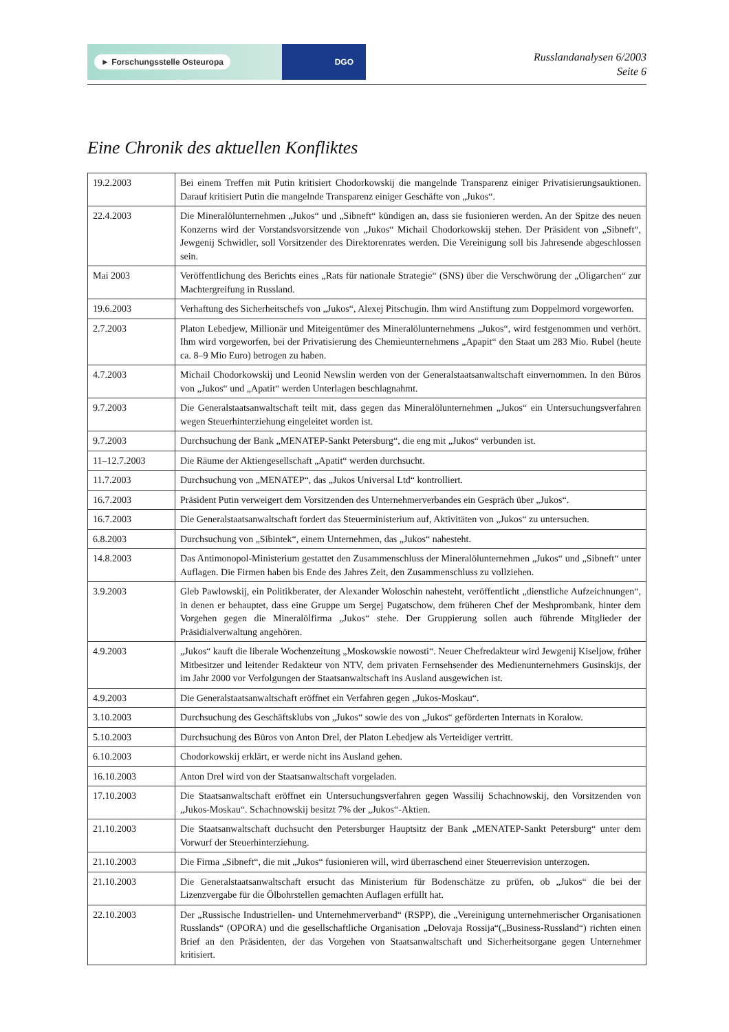► Forschungsstelle Osteuropa DGO
Russlandanalysen 6/2003
Seite 6
Eine Chronik des aktuellen Konfliktes
| 19.2.2003 | Bei einem Treffen mit Putin kritisiert Chodorkowskij die mangelnde Transparenz einiger Privatisierungsauktionen. Darauf kritisiert Putin die mangelnde Transparenz einiger Geschäfte von „Jukos“. |
| 22.4.2003 | Die Mineralölunternehmen „Jukos“ und „Sibneft“ kündigen an, dass sie fusionieren werden. An der Spitze des neuen Konzerns wird der Vorstandsvorsitzende von „Jukos“ Michail Chodorkowskij stehen. Der Präsident von „Sibneft“, Jewgenij Schwidler, soll Vorsitzender des Direktorenrates werden. Die Vereinigung soll bis Jahresende abgeschlossen sein. |
| Mai 2003 | Veröffentlichung des Berichts eines „Rats für nationale Strategie“ (SNS) über die Verschwörung der „Oligarchen“ zur Machtergreifung in Russland. |
| 19.6.2003 | Verhaftung des Sicherheitschefs von „Jukos“, Alexej Pitschugin. Ihm wird Anstiftung zum Doppelmord vorgeworfen. |
| 2.7.2003 | Platon Lebedjew, Millionär und Miteigentümer des Mineralölunternehmens „Jukos“, wird festgenommen und verhört. Ihm wird vorgeworfen, bei der Privatisierung des Chemieunternehmens „Apapit“ den Staat um 283 Mio. Rubel (heute ca. 8–9 Mio Euro) betrogen zu haben. |
| 4.7.2003 | Michail Chodorkowskij und Leonid Newslin werden von der Generalstaatsanwaltschaft einvernommen. In den Büros von „Jukos“ und „Apatit“ werden Unterlagen beschlagnahmt. |
| 9.7.2003 | Die Generalstaatsanwaltschaft teilt mit, dass gegen das Mineralölunternehmen „Jukos“ ein Untersuchungsverfahren wegen Steuerhinterziehung eingeleitet worden ist. |
| 9.7.2003 | Durchsuchung der Bank „MENATEP-Sankt Petersburg“, die eng mit „Jukos“ verbunden ist. |
| 11–12.7.2003 | Die Räume der Aktiengesellschaft „Apatit“ werden durchsucht. |
| 11.7.2003 | Durchsuchung von „MENATEP“, das „Jukos Universal Ltd“ kontrolliert. |
| 16.7.2003 | Präsident Putin verweigert dem Vorsitzenden des Unternehmerverbandes ein Gespräch über „Jukos“. |
| 16.7.2003 | Die Generalstaatsanwaltschaft fordert das Steuerministerium auf, Aktivitäten von „Jukos“ zu untersuchen. |
| 6.8.2003 | Durchsuchung von „Sibintek“, einem Unternehmen, das „Jukos“ nahesteht. |
| 14.8.2003 | Das Antimonopol-Ministerium gestattet den Zusammenschluss der Mineralölunternehmen „Jukos“ und „Sibneft“ unter Auflagen. Die Firmen haben bis Ende des Jahres Zeit, den Zusammenschluss zu vollziehen. |
| 3.9.2003 | Gleb Pawlowskij, ein Politikberater, der Alexander Woloschin nahesteht, veröffentlicht „dienstliche Aufzeichnungen“, in denen er behauptet, dass eine Gruppe um Sergej Pugatschow, dem früheren Chef der Meshprombank, hinter dem Vorgehen gegen die Mineralölfirma „Jukos“ stehe. Der Gruppierung sollen auch führende Mitglieder der Präsidialverwaltung angehören. |
| 4.9.2003 | „Jukos“ kauft die liberale Wochenzeitung „Moskowskie nowosti“. Neuer Chefredakteur wird Jewgenij Kiseljow, früher Mitbesitzer und leitender Redakteur von NTV, dem privaten Fernsehsender des Medienunternehmers Gusinskijs, der im Jahr 2000 vor Verfolgungen der Staatsanwaltschaft ins Ausland ausgewichen ist. |
| 4.9.2003 | Die Generalstaatsanwaltschaft eröffnet ein Verfahren gegen „Jukos-Moskau“. |
| 3.10.2003 | Durchsuchung des Geschäftsklubs von „Jukos“ sowie des von „Jukos“ geförderten Internats in Koralow. |
| 5.10.2003 | Durchsuchung des Büros von Anton Drel, der Platon Lebedjew als Verteidiger vertritt. |
| 6.10.2003 | Chodorkowskij erklärt, er werde nicht ins Ausland gehen. |
| 16.10.2003 | Anton Drel wird von der Staatsanwaltschaft vorgeladen. |
| 17.10.2003 | Die Staatsanwaltschaft eröffnet ein Untersuchungsverfahren gegen Wassilij Schachnowskij, den Vorsitzenden von „Jukos-Moskau“. Schachnowskij besitzt 7% der „Jukos“-Aktien. |
| 21.10.2003 | Die Staatsanwaltschaft duchsucht den Petersburger Hauptsitz der Bank „MENATEP-Sankt Petersburg“ unter dem Vorwurf der Steuerhinterziehung. |
| 21.10.2003 | Die Firma „Sibneft“, die mit „Jukos“ fusionieren will, wird überraschend einer Steuerrevision unterzogen. |
| 21.10.2003 | Die Generalstaatsanwaltschaft ersucht das Ministerium für Bodenschätze zu prüfen, ob „Jukos“ die bei der Lizenzvergabe für die Ölbohrstellen gemachten Auflagen erfüllt hat. |
| 22.10.2003 | Der „Russische Industriellen- und Unternehmerverband“ (RSPP), die „Vereinigung unternehmerischer Organisationen Russlands“ (OPORA) und die gesellschaftliche Organisation „Delovaja Rossija“(„Business-Russland“) richten einen Brief an den Präsidenten, der das Vorgehen von Staatsanwaltschaft und Sicherheitsorgane gegen Unternehmer kritisiert. |